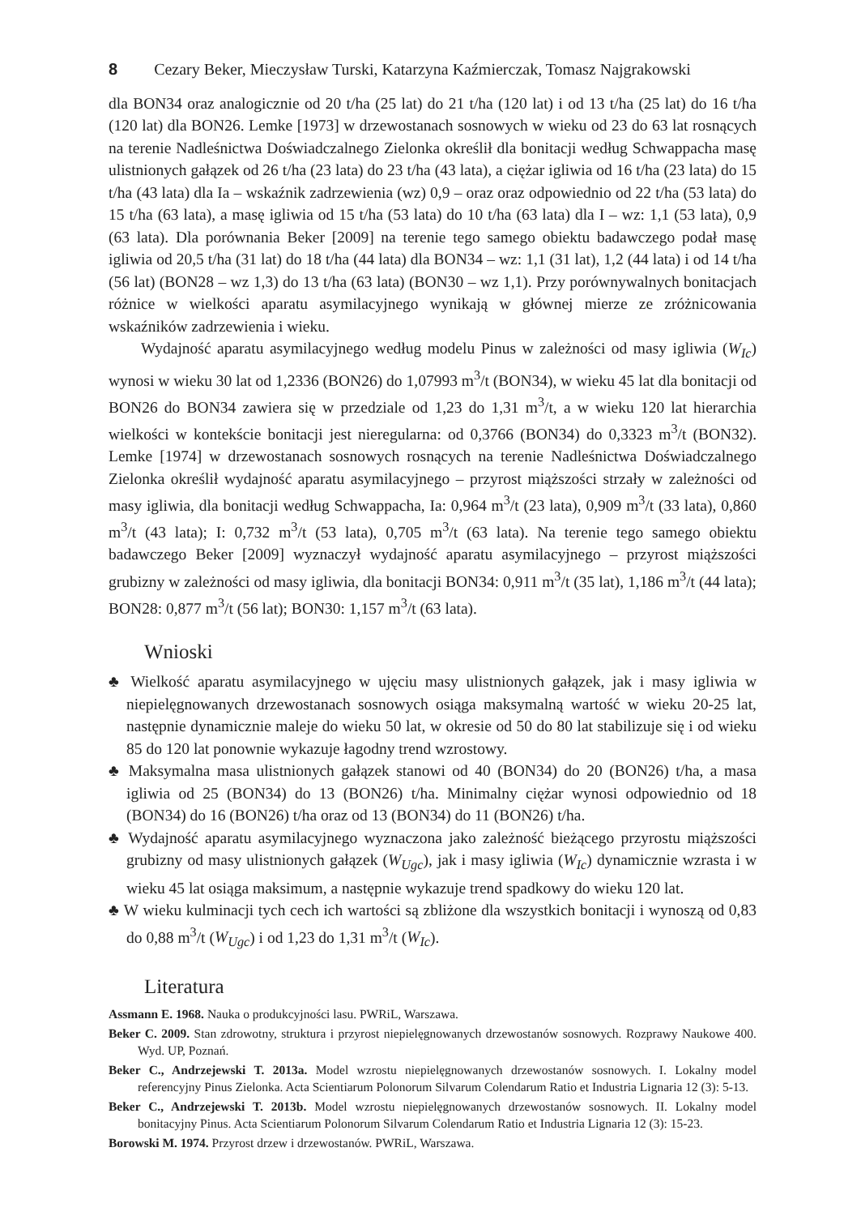8 Cezary Beker, Mieczysław Turski, Katarzyna Kaźmierczak, Tomasz Najgrakowski
dla BON34 oraz analogicznie od 20 t/ha (25 lat) do 21 t/ha (120 lat) i od 13 t/ha (25 lat) do 16 t/ha (120 lat) dla BON26. Lemke [1973] w drzewostanach sosnowych w wieku od 23 do 63 lat rosnących na terenie Nadleśnictwa Doświadczalnego Zielonka określił dla bonitacji według Schwappacha masę ulistnionych gałązek od 26 t/ha (23 lata) do 23 t/ha (43 lata), a ciężar igliwia od 16 t/ha (23 lata) do 15 t/ha (43 lata) dla Ia – wskaźnik zadrzewienia (wz) 0,9 – oraz oraz odpowiednio od 22 t/ha (53 lata) do 15 t/ha (63 lata), a masę igliwia od 15 t/ha (53 lata) do 10 t/ha (63 lata) dla I – wz: 1,1 (53 lata), 0,9 (63 lata). Dla porównania Beker [2009] na terenie tego samego obiektu badawczego podał masę igliwia od 20,5 t/ha (31 lat) do 18 t/ha (44 lata) dla BON34 – wz: 1,1 (31 lat), 1,2 (44 lata) i od 14 t/ha (56 lat) (BON28 – wz 1,3) do 13 t/ha (63 lata) (BON30 – wz 1,1). Przy porównywalnych bonitacjach różnice w wielkości aparatu asymilacyjnego wynikają w głównej mierze ze zróżnicowania wskaźników zadrzewienia i wieku.
Wydajność aparatu asymilacyjnego według modelu Pinus w zależności od masy igliwia (W<sub>Ic</sub>) wynosi w wieku 30 lat od 1,2336 (BON26) do 1,07993 m<sup>3</sup>/t (BON34), w wieku 45 lat dla bonitacji od BON26 do BON34 zawiera się w przedziale od 1,23 do 1,31 m<sup>3</sup>/t, a w wieku 120 lat hierarchia wielkości w kontekście bonitacji jest nieregularna: od 0,3766 (BON34) do 0,3323 m<sup>3</sup>/t (BON32). Lemke [1974] w drzewostanach sosnowych rosnących na terenie Nadleśnictwa Doświadczalnego Zielonka określił wydajność aparatu asymilacyjnego – przyrost miąższości strzały w zależności od masy igliwia, dla bonitacji według Schwappacha, Ia: 0,964 m<sup>3</sup>/t (23 lata), 0,909 m<sup>3</sup>/t (33 lata), 0,860 m<sup>3</sup>/t (43 lata); I: 0,732 m<sup>3</sup>/t (53 lata), 0,705 m<sup>3</sup>/t (63 lata). Na terenie tego samego obiektu badawczego Beker [2009] wyznaczył wydajność aparatu asymilacyjnego – przyrost miąższości grubizny w zależności od masy igliwia, dla bonitacji BON34: 0,911 m<sup>3</sup>/t (35 lat), 1,186 m<sup>3</sup>/t (44 lata); BON28: 0,877 m<sup>3</sup>/t (56 lat); BON30: 1,157 m<sup>3</sup>/t (63 lata).
Wnioski
♣ Wielkość aparatu asymilacyjnego w ujęciu masy ulistnionych gałązek, jak i masy igliwia w niepielęgnowanych drzewostanach sosnowych osiąga maksymalną wartość w wieku 20-25 lat, następnie dynamicznie maleje do wieku 50 lat, w okresie od 50 do 80 lat stabilizuje się i od wieku 85 do 120 lat ponownie wykazuje łagodny trend wzrostowy.
♣ Maksymalna masa ulistnionych gałązek stanowi od 40 (BON34) do 20 (BON26) t/ha, a masa igliwia od 25 (BON34) do 13 (BON26) t/ha. Minimalny ciężar wynosi odpowiednio od 18 (BON34) do 16 (BON26) t/ha oraz od 13 (BON34) do 11 (BON26) t/ha.
♣ Wydajność aparatu asymilacyjnego wyznaczona jako zależność bieżącego przyrostu miąższości grubizny od masy ulistnionych gałązek (W<sub>Ugc</sub>), jak i masy igliwia (W<sub>Ic</sub>) dynamicznie wzrasta i w wieku 45 lat osiąga maksimum, a następnie wykazuje trend spadkowy do wieku 120 lat.
♣ W wieku kulminacji tych cech ich wartości są zbliżone dla wszystkich bonitacji i wynoszą od 0,83 do 0,88 m<sup>3</sup>/t (W<sub>Ugc</sub>) i od 1,23 do 1,31 m<sup>3</sup>/t (W<sub>Ic</sub>).
Literatura
Assmann E. 1968. Nauka o produkcyjności lasu. PWRiL, Warszawa.
Beker C. 2009. Stan zdrowotny, struktura i przyrost niepielęgnowanych drzewostanów sosnowych. Rozprawy Naukowe 400. Wyd. UP, Poznań.
Beker C., Andrzejewski T. 2013a. Model wzrostu niepielęgnowanych drzewostanów sosnowych. I. Lokalny model referencyjny Pinus Zielonka. Acta Scientiarum Polonorum Silvarum Colendarum Ratio et Industria Lignaria 12 (3): 5-13.
Beker C., Andrzejewski T. 2013b. Model wzrostu niepielęgnowanych drzewostanów sosnowych. II. Lokalny model bonitacyjny Pinus. Acta Scientiarum Polonorum Silvarum Colendarum Ratio et Industria Lignaria 12 (3): 15-23.
Borowski M. 1974. Przyrost drzew i drzewostanów. PWRiL, Warszawa.